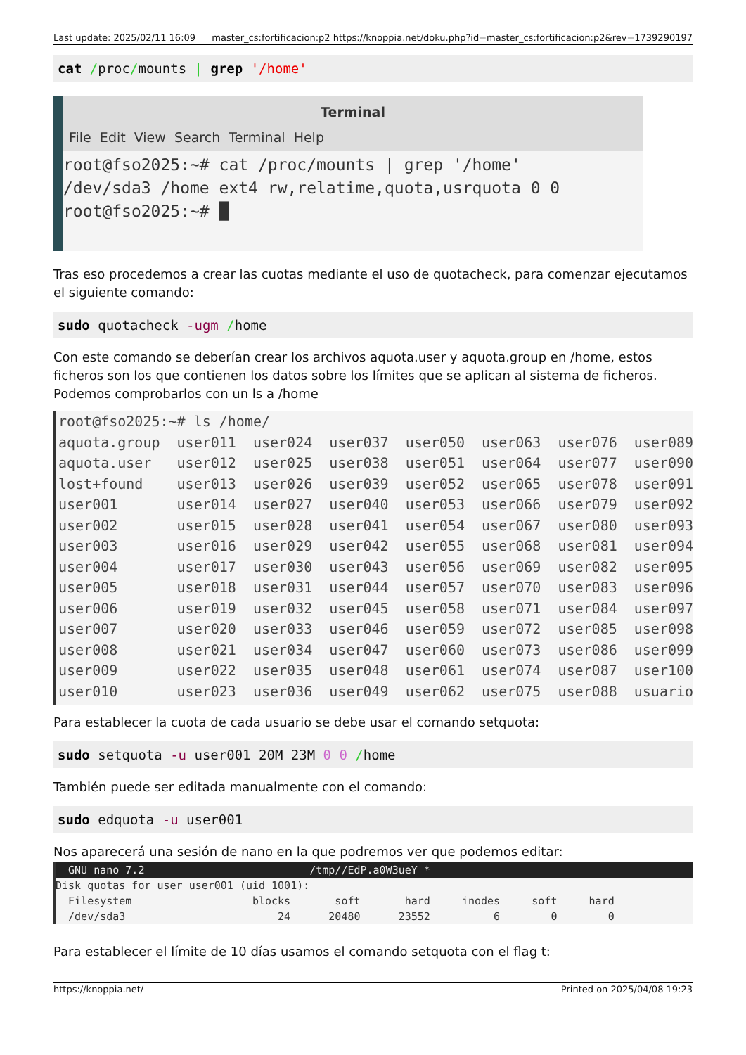Last update: 2025/02/11 16:09 master_cs:fortificacion:p2 https://knoppia.net/doku.php?id=master_cs:fortificacion:p2&rev=1739290197
cat /proc/mounts | grep '/home'
Terminal
File Edit View Search Terminal Help
root@fso2025:~# cat /proc/mounts | grep '/home'
/dev/sda3 /home ext4 rw,relatime,quota,usrquota 0 0
root@fso2025:~# █
Tras eso procedemos a crear las cuotas mediante el uso de quotacheck, para comenzar ejecutamos el siguiente comando:
sudo quotacheck -ugm /home
Con este comando se deberían crear los archivos aquota.user y aquota.group en /home, estos ficheros son los que contienen los datos sobre los límites que se aplican al sistema de ficheros. Podemos comprobarlos con un ls a /home
root@fso2025:~# ls /home/ aquota.group user011 user024 user037 user050 user063 user076 user089 aquota.user user012 user025 user038 user051 user064 user077 user090 lost+found user013 user026 user039 user052 user065 user078 user091 user001 user014 user027 user040 user053 user066 user079 user092 user002 user015 user028 user041 user054 user067 user080 user093 user003 user016 user029 user042 user055 user068 user081 user094 user004 user017 user030 user043 user056 user069 user082 user095 user005 user018 user031 user044 user057 user070 user083 user096 user006 user019 user032 user045 user058 user071 user084 user097 user007 user020 user033 user046 user059 user072 user085 user098 user008 user021 user034 user047 user060 user073 user086 user099 user009 user022 user035 user048 user061 user074 user087 user100 user010 user023 user036 user049 user062 user075 user088 usuario
Para establecer la cuota de cada usuario se debe usar el comando setquota:
sudo setquota -u user001 20M 23M 0 0 /home
También puede ser editada manualmente con el comando:
sudo edquota -u user001
Nos aparecerá una sesión de nano en la que podremos ver que podemos editar:
GNU nano 7.2 /tmp//EdP.a0W3ueY *
Disk quotas for user user001 (uid 1001): Filesystem blocks soft hard inodes soft hard /dev/sda3 24 20480 23552 6 0 0
Para establecer el límite de 10 días usamos el comando setquota con el flag t:
https://knoppia.net/ Printed on 2025/04/08 19:23